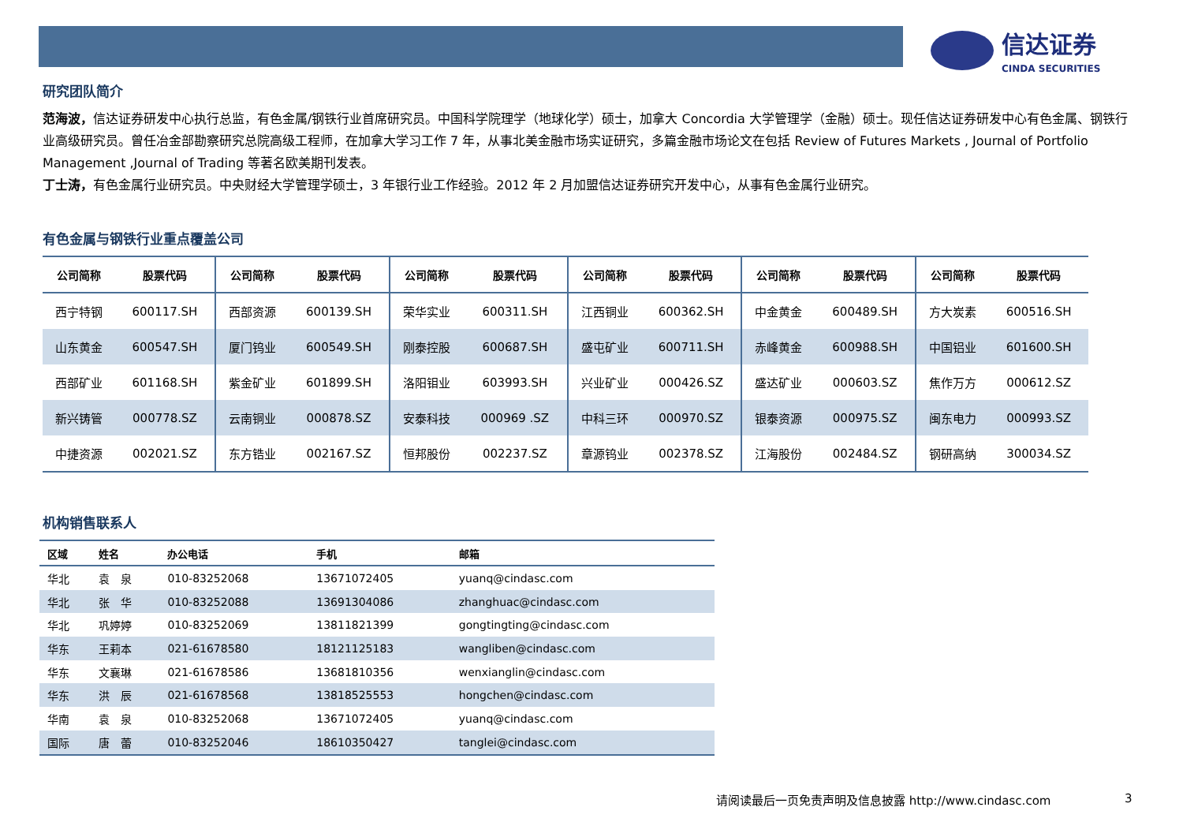信达证券
CINDA SECURITIES
研究团队简介
范海波，信达证券研发中心执行总监，有色金属/钢铁行业首席研究员。中国科学院理学（地球化学）硕士，加拿大 Concordia 大学管理学（金融）硕士。现任信达证券研发中心有色金属、钢铁行业高级研究员。曾任冶金部勘察研究总院高级工程师，在加拿大学习工作 7 年，从事北美金融市场实证研究，多篇金融市场论文在包括 Review of Futures Markets , Journal of Portfolio Management ,Journal of Trading 等著名欧美期刊发表。
丁士涛，有色金属行业研究员。中央财经大学管理学硕士，3 年银行业工作经验。2012 年 2 月加盟信达证券研究开发中心，从事有色金属行业研究。
有色金属与钢铁行业重点覆盖公司
| 公司简称 | 股票代码 | 公司简称 | 股票代码 | 公司简称 | 股票代码 | 公司简称 | 股票代码 | 公司简称 | 股票代码 | 公司简称 | 股票代码 |
| --- | --- | --- | --- | --- | --- | --- | --- | --- | --- | --- | --- |
| 西宁特钢 | 600117.SH | 西部资源 | 600139.SH | 荣华实业 | 600311.SH | 江西铜业 | 600362.SH | 中金黄金 | 600489.SH | 方大炭素 | 600516.SH |
| 山东黄金 | 600547.SH | 厦门钨业 | 600549.SH | 刚泰控股 | 600687.SH | 盛屯矿业 | 600711.SH | 赤峰黄金 | 600988.SH | 中国铝业 | 601600.SH |
| 西部矿业 | 601168.SH | 紫金矿业 | 601899.SH | 洛阳钼业 | 603993.SH | 兴业矿业 | 000426.SZ | 盛达矿业 | 000603.SZ | 焦作万方 | 000612.SZ |
| 新兴铸管 | 000778.SZ | 云南铜业 | 000878.SZ | 安泰科技 | 000969 .SZ | 中科三环 | 000970.SZ | 银泰资源 | 000975.SZ | 闽东电力 | 000993.SZ |
| 中捷资源 | 002021.SZ | 东方锆业 | 002167.SZ | 恒邦股份 | 002237.SZ | 章源钨业 | 002378.SZ | 江海股份 | 002484.SZ | 钢研高纳 | 300034.SZ |
机构销售联系人
| 区域 | 姓名 | 办公电话 | 手机 | 邮箱 |
| --- | --- | --- | --- | --- |
| 华北 | 袁 泉 | 010-83252068 | 13671072405 | yuanq@cindasc.com |
| 华北 | 张 华 | 010-83252088 | 13691304086 | zhanghuac@cindasc.com |
| 华北 | 巩婷婷 | 010-83252069 | 13811821399 | gongtingting@cindasc.com |
| 华东 | 王莉本 | 021-61678580 | 18121125183 | wangliben@cindasc.com |
| 华东 | 文襄琳 | 021-61678586 | 13681810356 | wenxianglin@cindasc.com |
| 华东 | 洪 辰 | 021-61678568 | 13818525553 | hongchen@cindasc.com |
| 华南 | 袁 泉 | 010-83252068 | 13671072405 | yuanq@cindasc.com |
| 国际 | 唐 蕾 | 010-83252046 | 18610350427 | tanglei@cindasc.com |
请阅读最后一页免责声明及信息披露 http://www.cindasc.com
3